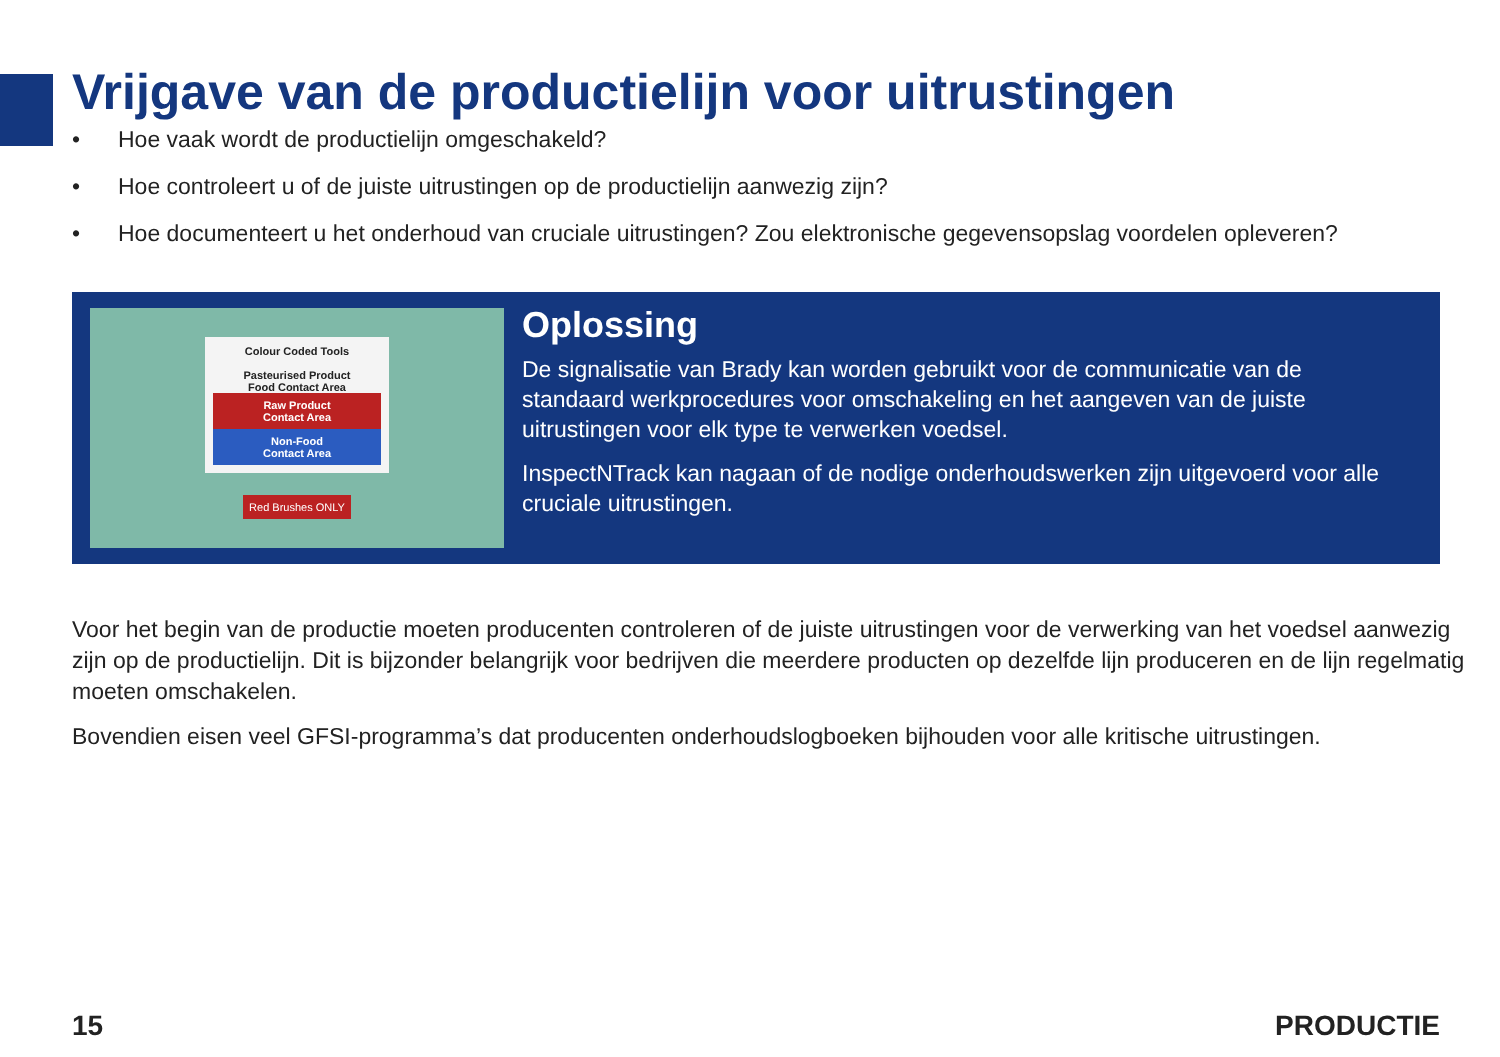Vrijgave van de productielijn voor uitrustingen
• Hoe vaak wordt de productielijn omgeschakeld?
• Hoe controleert u of de juiste uitrustingen op de productielijn aanwezig zijn?
• Hoe documenteert u het onderhoud van cruciale uitrustingen? Zou elektronische gegevensopslag voordelen opleveren?
Colour Coded Tools
Pasteurised Product
Food Contact Area
Raw Product
Contact Area
Non-Food
Contact Area
Red Brushes ONLY
Oplossing
De signalisatie van Brady kan worden gebruikt voor de communicatie van de standaard werkprocedures voor omschakeling en het aangeven van de juiste uitrustingen voor elk type te verwerken voedsel.
InspectNTrack kan nagaan of de nodige onderhoudswerken zijn uitgevoerd voor alle cruciale uitrustingen.
Voor het begin van de productie moeten producenten controleren of de juiste uitrustingen voor de verwerking van het voedsel aanwezig zijn op de productielijn. Dit is bijzonder belangrijk voor bedrijven die meerdere producten op dezelfde lijn produceren en de lijn regelmatig moeten omschakelen.
Bovendien eisen veel GFSI-programma’s dat producenten onderhoudslogboeken bijhouden voor alle kritische uitrustingen.
15 PRODUCTIE